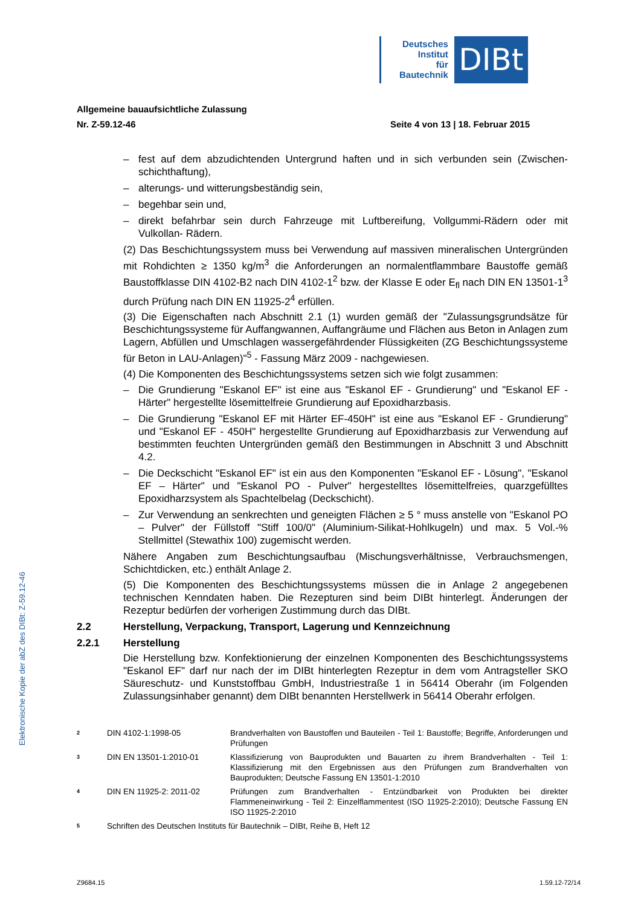Deutsches
Institut
für
Bautechnik
DIBt
Elektronische Kopie der abZ des DIBt: Z-59.12-46
Allgemeine bauaufsichtliche Zulassung
Nr. Z-59.12-46 Seite 4 von 13 | 18. Februar 2015
– fest auf dem abzudichtenden Untergrund haften und in sich verbunden sein (Zwischen­schichthaftung),
– alterungs- und witterungsbeständig sein,
– begehbar sein und,
– direkt befahrbar sein durch Fahrzeuge mit Luftbereifung, Vollgummi-Rädern oder mit Vulkollan- Rädern.
(2) Das Beschichtungssystem muss bei Verwendung auf massiven mineralischen Unter­gründen mit Rohdichten ≥ 1350 kg/m<sup>3</sup> die Anforderungen an normalentflammbare Baustoffe gemäß Baustoffklasse DIN 4102-B2 nach DIN 4102-1<sup>2</sup> bzw. der Klasse E oder E<sub>fl</sub> nach DIN EN 13501-1<sup>3</sup> durch Prüfung nach DIN EN 11925-2<sup>4</sup> erfüllen.
(3) Die Eigenschaften nach Abschnitt 2.1 (1) wurden gemäß der "Zulassungsgrundsätze für Beschichtungssysteme für Auffangwannen, Auffangräume und Flächen aus Beton in Anlagen zum Lagern, Abfüllen und Umschlagen wassergefährdender Flüssigkeiten (ZG Beschichtungssysteme für Beton in LAU-Anlagen)"<sup>5</sup> - Fassung März 2009 - nachgewiesen.
(4) Die Komponenten des Beschichtungssystems setzen sich wie folgt zusammen:
– Die Grundierung "Eskanol EF" ist eine aus "Eskanol EF - Grundierung" und "Eskanol EF - Härter" hergestellte lösemittelfreie Grundierung auf Epoxidharzbasis.
– Die Grundierung "Eskanol EF mit Härter EF-450H" ist eine aus "Eskanol EF - Grundie­rung" und "Eskanol EF - 450H" hergestellte Grundierung auf Epoxidharzbasis zur Verwendung auf bestimmten feuchten Untergründen gemäß den Bestimmungen in Abschnitt 3 und Abschnitt 4.2.
– Die Deckschicht "Eskanol EF" ist ein aus den Komponenten "Eskanol EF - Lösung", "Eskanol EF – Härter" und "Eskanol PO - Pulver" hergestelltes lösemittelfreies, quarzgefülltes Epoxidharzsystem als Spachtelbelag (Deckschicht).
– Zur Verwendung an senkrechten und geneigten Flächen ≥ 5 ° muss anstelle von "Eskanol PO – Pulver" der Füllstoff "Stiff 100/0" (Aluminium-Silikat-Hohlkugeln) und max. 5 Vol.-% Stellmittel (Stewathix 100) zugemischt werden.
Nähere Angaben zum Beschichtungsaufbau (Mischungsverhältnisse, Verbrauchsmengen, Schichtdicken, etc.) enthält Anlage 2.
(5) Die Komponenten des Beschichtungssystems müssen die in Anlage 2 angegebenen technischen Kenndaten haben. Die Rezepturen sind beim DIBt hinterlegt. Änderungen der Rezeptur bedürfen der vorherigen Zustimmung durch das DIBt.
2.2 Herstellung, Verpackung, Transport, Lagerung und Kennzeichnung
2.2.1 Herstellung
Die Herstellung bzw. Konfektionierung der einzelnen Komponenten des Beschichtungs­systems "Eskanol EF" darf nur nach der im DIBt hinterlegten Rezeptur in dem vom Antragsteller SKO Säureschutz- und Kunststoffbau GmbH, Industriestraße 1 in 56414 Oberahr (im Folgenden Zulassungsinhaber genannt) dem DIBt benannten Herstellwerk in 56414 Oberahr erfolgen.
2 DIN 4102-1:1998-05 Brandverhalten von Baustoffen und Bauteilen - Teil 1: Baustoffe; Begriffe, Anforderungen und Prüfungen
3 DIN EN 13501-1:2010-01 Klassifizierung von Bauprodukten und Bauarten zu ihrem Brandverhalten - Teil 1: Klassifizierung mit den Ergebnissen aus den Prüfungen zum Brandverhalten von Bauprodukten; Deutsche Fassung EN 13501-1:2010
4 DIN EN 11925-2: 2011-02 Prüfungen zum Brandverhalten - Entzündbarkeit von Produkten bei direkter Flammeneinwirkung - Teil 2: Einzelflammentest (ISO 11925-2:2010); Deutsche Fassung EN ISO 11925-2:2010
5 Schriften des Deutschen Instituts für Bautechnik – DIBt, Reihe B, Heft 12
Z9684.15 1.59.12-72/14